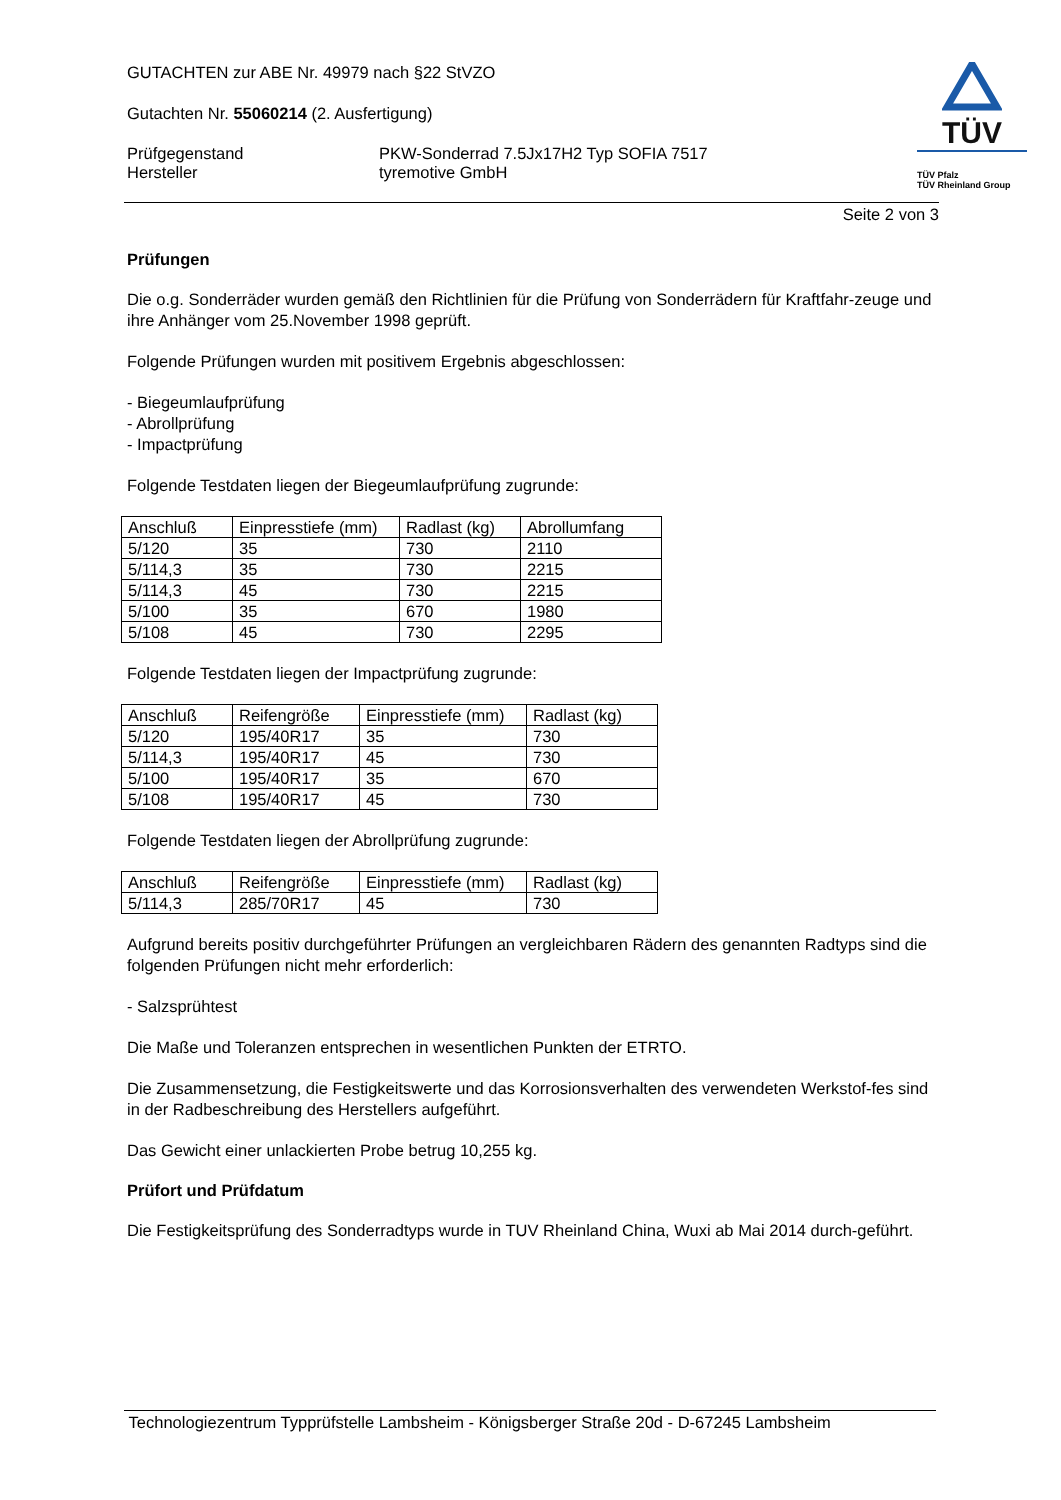TÜV
TÜV Pfalz
TÜV Rheinland Group
GUTACHTEN zur ABE Nr. 49979 nach §22 StVZO
Gutachten Nr. 55060214 (2. Ausfertigung)
Prüfgegenstand
Hersteller
PKW-Sonderrad 7.5Jx17H2 Typ SOFIA 7517
tyremotive GmbH
Seite 2 von 3
Prüfungen
Die o.g. Sonderräder wurden gemäß den Richtlinien für die Prüfung von Sonderrädern für Kraftfahr-zeuge und ihre Anhänger vom 25.November 1998 geprüft.
Folgende Prüfungen wurden mit positivem Ergebnis abgeschlossen:
- Biegeumlaufprüfung
- Abrollprüfung
- Impactprüfung
Folgende Testdaten liegen der Biegeumlaufprüfung zugrunde:
| Anschluß | Einpresstiefe (mm) | Radlast (kg) | Abrollumfang |
| 5/120 | 35 | 730 | 2110 |
| 5/114,3 | 35 | 730 | 2215 |
| 5/114,3 | 45 | 730 | 2215 |
| 5/100 | 35 | 670 | 1980 |
| 5/108 | 45 | 730 | 2295 |
Folgende Testdaten liegen der Impactprüfung zugrunde:
| Anschluß | Reifengröße | Einpresstiefe (mm) | Radlast (kg) |
| 5/120 | 195/40R17 | 35 | 730 |
| 5/114,3 | 195/40R17 | 45 | 730 |
| 5/100 | 195/40R17 | 35 | 670 |
| 5/108 | 195/40R17 | 45 | 730 |
Folgende Testdaten liegen der Abrollprüfung zugrunde:
| Anschluß | Reifengröße | Einpresstiefe (mm) | Radlast (kg) |
| 5/114,3 | 285/70R17 | 45 | 730 |
Aufgrund bereits positiv durchgeführter Prüfungen an vergleichbaren Rädern des genannten Radtyps sind die folgenden Prüfungen nicht mehr erforderlich:
- Salzsprühtest
Die Maße und Toleranzen entsprechen in wesentlichen Punkten der ETRTO.
Die Zusammensetzung, die Festigkeitswerte und das Korrosionsverhalten des verwendeten Werkstof-fes sind in der Radbeschreibung des Herstellers aufgeführt.
Das Gewicht einer unlackierten Probe betrug 10,255 kg.
Prüfort und Prüfdatum
Die Festigkeitsprüfung des Sonderradtyps wurde in TUV Rheinland China, Wuxi ab Mai 2014 durch-geführt.
Technologiezentrum Typprüfstelle Lambsheim - Königsberger Straße 20d - D-67245 Lambsheim